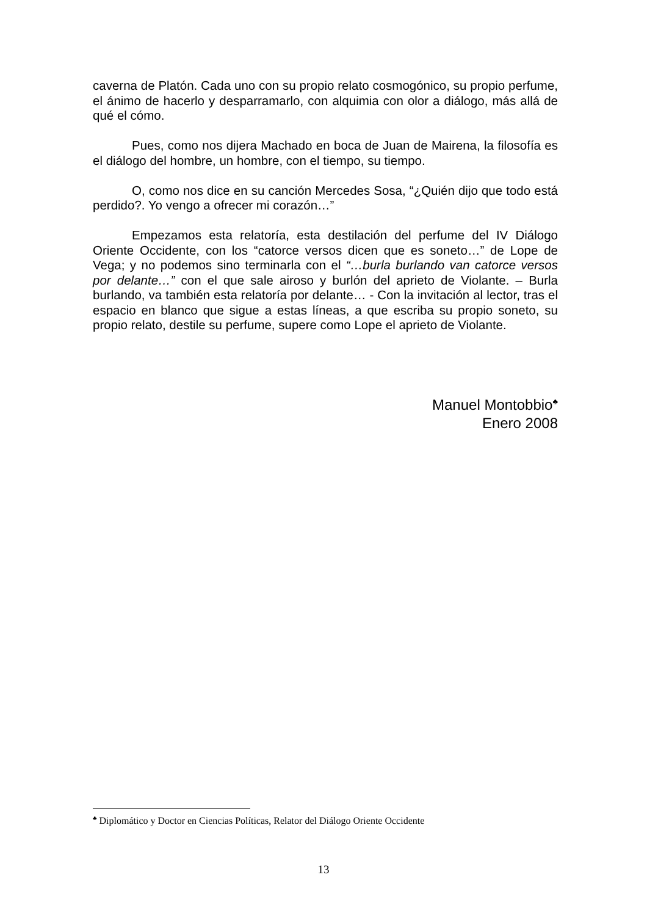caverna de Platón. Cada uno con su propio relato cosmogónico, su propio perfume, el ánimo de hacerlo y desparramarlo, con alquimia con olor a diálogo, más allá de qué el cómo.
Pues, como nos dijera Machado en boca de Juan de Mairena, la filosofía es el diálogo del hombre, un hombre, con el tiempo, su tiempo.
O, como nos dice en su canción Mercedes Sosa, “¿Quién dijo que todo está perdido?. Yo vengo a ofrecer mi corazón…”
Empezamos esta relatoría, esta destilación del perfume del IV Diálogo Oriente Occidente, con los “catorce versos dicen que es soneto…” de Lope de Vega; y no podemos sino terminarla con el “…burla burlando van catorce versos por delante…” con el que sale airoso y burlón del aprieto de Violante. – Burla burlando, va también esta relatoría por delante… - Con la invitación al lector, tras el espacio en blanco que sigue a estas líneas, a que escriba su propio soneto, su propio relato, destile su perfume, supere como Lope el aprieto de Violante.
Manuel Montobbio<sup>♣</sup>
Enero 2008
<sup>♣</sup> Diplomático y Doctor en Ciencias Políticas, Relator del Diálogo Oriente Occidente
13